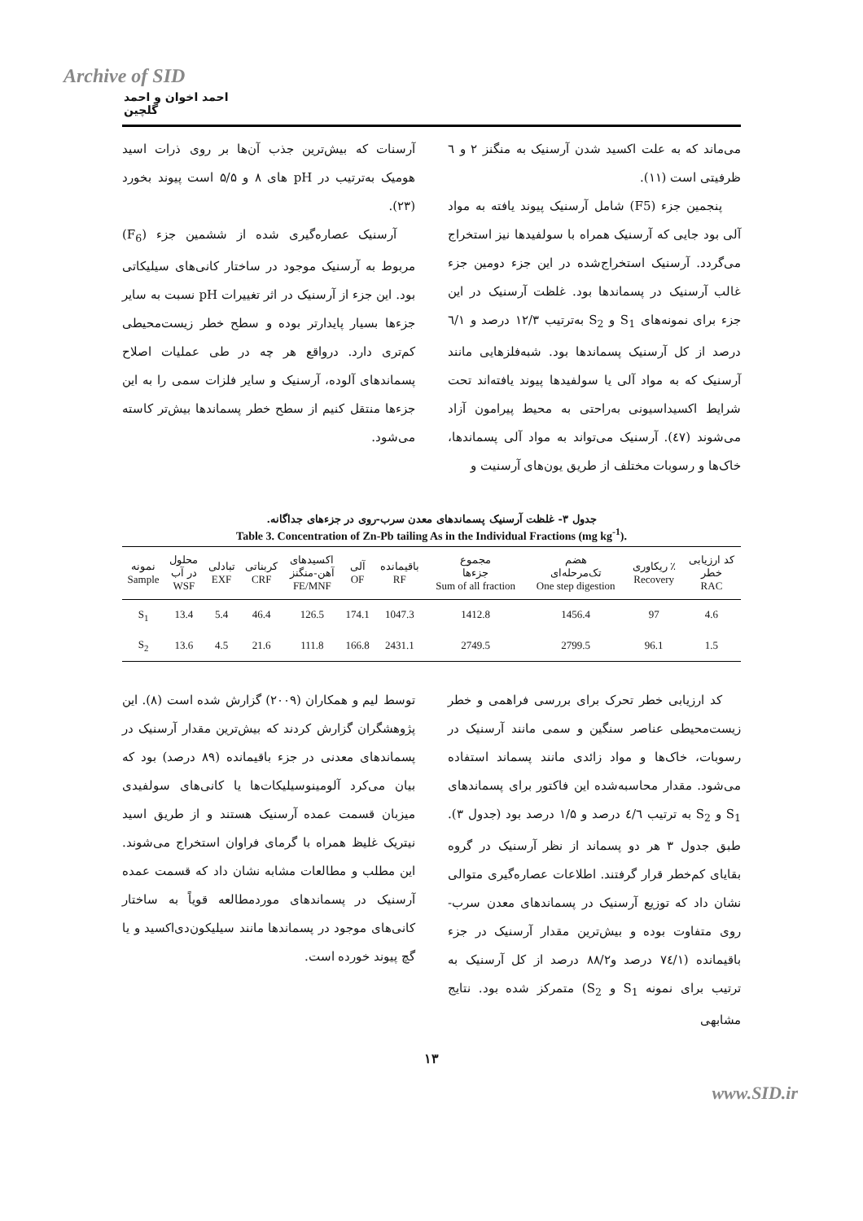Archive of SID
احمد اخوان و احمد گلچین
می‌ماند که به علت اکسید شدن آرسنیک به منگنز ۲ و ٦ ظرفیتی است (۱۱).
پنجمین جزء (F5) شامل آرسنیک پیوند یافته به مواد آلی بود جایی که آرسنیک همراه با سولفیدها نیز استخراج می‌گردد. آرسنیک استخراج‌شده در این جزء دومین جزء غالب آرسنیک در پسماندها بود. غلظت آرسنیک در این جزء برای نمونه‌های S<sub>1</sub> و S<sub>2</sub> به‌ترتیب ۱۲/۳ درصد و ٦/۱ درصد از کل آرسنیک پسماندها بود. شبه‌فلزهایی مانند آرسنیک که به مواد آلی یا سولفیدها پیوند یافته‌اند تحت شرایط اکسیداسیونی به‌راحتی به محیط پیرامون آزاد می‌شوند (٤٧). آرسنیک می‌تواند به مواد آلی پسماندها، خاک‌ها و رسوبات مختلف از طریق یون‌های آرسنیت و
آرسنات که بیش‌ترین جذب آن‌ها بر روی ذرات اسید هومیک به‌ترتیب در pH های ۸ و ۵/۵ است پیوند بخورد (۲۳).
آرسنیک عصاره‌گیری شده از ششمین جزء (F<sub>6</sub>) مربوط به آرسنیک موجود در ساختار کانی‌های سیلیکاتی بود. این جزء از آرسنیک در اثر تغییرات pH نسبت به سایر جزءها بسیار پایدارتر بوده و سطح خطر زیست‌محیطی کم‌تری دارد. درواقع هر چه در طی عملیات اصلاح پسماندهای آلوده، آرسنیک و سایر فلزات سمی را به این جزءها منتقل کنیم از سطح خطر پسماندها بیش‌تر کاسته می‌شود.
جدول ۳- غلظت آرسنیک پسماندهای معدن سرب-روی در جزءهای جداگانه.
Table 3. Concentration of Zn-Pb tailing As in the Individual Fractions (mg kg<sup>-1</sup>).
| نمونه Sample | محلول در آب WSF | تبادلی EXF | کربناتی CRF | اکسیدهای آهن-منگنز FE/MNF | آلی OF | باقیمانده RF | مجموع جزءها Sum of all fraction | هضم تک‌مرحله‌ای One step digestion | ریکاوری ٪ Recovery | کد ارزیابی خطر RAC |
| --- | --- | --- | --- | --- | --- | --- | --- | --- | --- | --- |
| S<sub>1</sub> | 13.4 | 5.4 | 46.4 | 126.5 | 174.1 | 1047.3 | 1412.8 | 1456.4 | 97 | 4.6 |
| S<sub>2</sub> | 13.6 | 4.5 | 21.6 | 111.8 | 166.8 | 2431.1 | 2749.5 | 2799.5 | 96.1 | 1.5 |
کد ارزیابی خطر تحرک برای بررسی فراهمی و خطر زیست‌محیطی عناصر سنگین و سمی مانند آرسنیک در رسوبات، خاک‌ها و مواد زائدی مانند پسماند استفاده می‌شود. مقدار محاسبه‌شده این فاکتور برای پسماندهای S<sub>1</sub> و S<sub>2</sub> به ترتیب ٤/٦ درصد و ۱/۵ درصد بود (جدول ۳). طبق جدول ۳ هر دو پسماند از نظر آرسنیک در گروه بقایای کم‌خطر قرار گرفتند. اطلاعات عصاره‌گیری متوالی نشان داد که توزیع آرسنیک در پسماندهای معدن سرب-روی متفاوت بوده و بیش‌ترین مقدار آرسنیک در جزء باقیمانده (٧٤/۱ درصد و۸۸/۲ درصد از کل آرسنیک به ترتیب برای نمونه S<sub>1</sub> و S<sub>2</sub>) متمرکز شده بود. نتایج مشابهی
توسط لیم و همکاران (۲۰۰۹) گزارش شده است (۸). این پژوهشگران گزارش کردند که بیش‌ترین مقدار آرسنیک در پسماندهای معدنی در جزء باقیمانده (۸۹ درصد) بود که بیان می‌کرد آلومینوسیلیکات‌ها یا کانی‌های سولفیدی میزبان قسمت عمده آرسنیک هستند و از طریق اسید نیتریک غلیظ همراه با گرمای فراوان استخراج می‌شوند. این مطلب و مطالعات مشابه نشان داد که قسمت عمده آرسنیک در پسماندهای موردمطالعه قویاً به ساختار کانی‌های موجود در پسماندها مانند سیلیکون‌دی‌اکسید و یا گچ پیوند خورده است.
۱۳
www.SID.ir